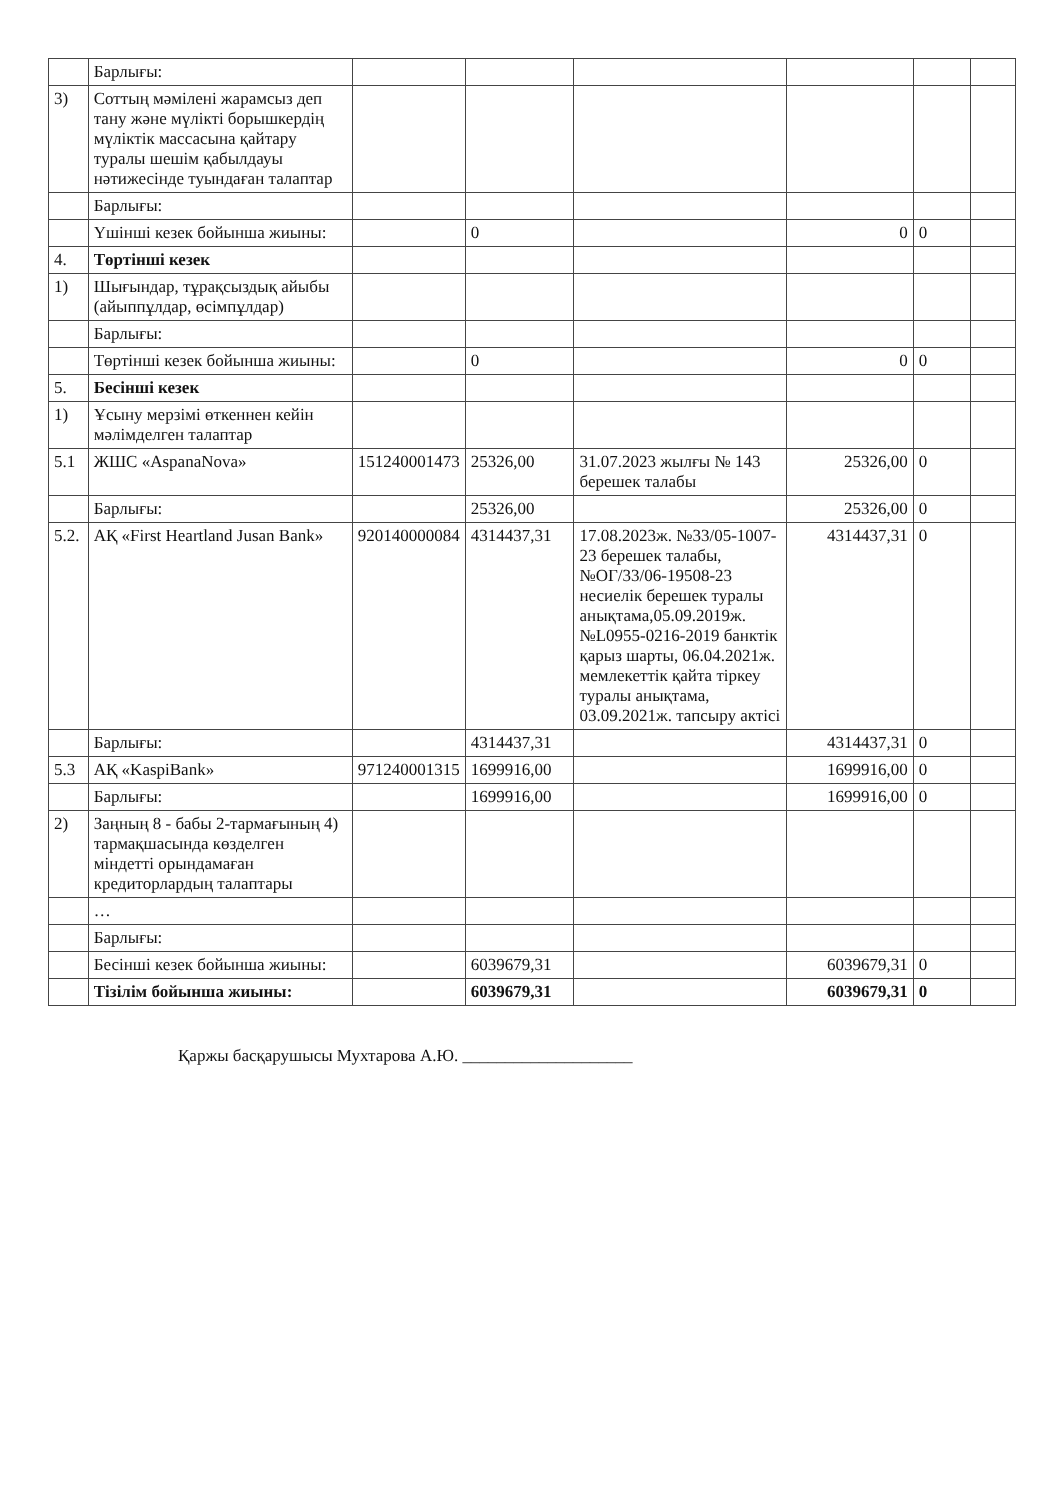| | Барлығы: | | | | | | |
| 3) | Соттың мәмілені жарамсыз деп тану және мүлікті борышкердің мүліктік массасына қайтару туралы шешім қабылдауы нәтижесінде туындаған талаптар | | | | | | |
| | Барлығы: | | | | | | |
| | Үшінші кезек бойынша жиыны: | | 0 | | 0 | 0 | |
| 4. | Төртінші кезек | | | | | | |
| 1) | Шығындар, тұрақсыздық айыбы (айыппұлдар, өсімпұлдар) | | | | | | |
| | Барлығы: | | | | | | |
| | Төртінші кезек бойынша жиыны: | | 0 | | 0 | 0 | |
| 5. | Бесінші кезек | | | | | | |
| 1) | Ұсыну мерзімі өткеннен кейін мәлімделген талаптар | | | | | | |
| 5.1 | ЖШС «AspanaNova» | 151240001473 | 25326,00 | 31.07.2023 жылғы № 143 берешек талабы | 25326,00 | 0 | |
| | Барлығы: | | 25326,00 | | 25326,00 | 0 | |
| 5.2. | АҚ «First Heartland Jusan Bank» | 920140000084 | 4314437,31 | 17.08.2023ж. №33/05-1007-23 берешек талабы, №ОГ/33/06-19508-23 несиелік берешек туралы анықтама,05.09.2019ж. №L0955-0216-2019 банктік қарыз шарты, 06.04.2021ж. мемлекеттік қайта тіркеу туралы анықтама, 03.09.2021ж. тапсыру актісі | 4314437,31 | 0 | |
| | Барлығы: | | 4314437,31 | | 4314437,31 | 0 | |
| 5.3 | АҚ «KaspiBank» | 971240001315 | 1699916,00 | | 1699916,00 | 0 | |
| | Барлығы: | | 1699916,00 | | 1699916,00 | 0 | |
| 2) | Заңның 8 - бабы 2-тармағының 4) тармақшасында көзделген міндетті орындамаған кредиторлардың талаптары | | | | | | |
| | … | | | | | | |
| | Барлығы: | | | | | | |
| | Бесінші кезек бойынша жиыны: | | 6039679,31 | | 6039679,31 | 0 | |
| | Тізілім бойынша жиыны: | | 6039679,31 | | 6039679,31 | 0 | |
Қаржы басқарушысы Мухтарова А.Ю. ____________________